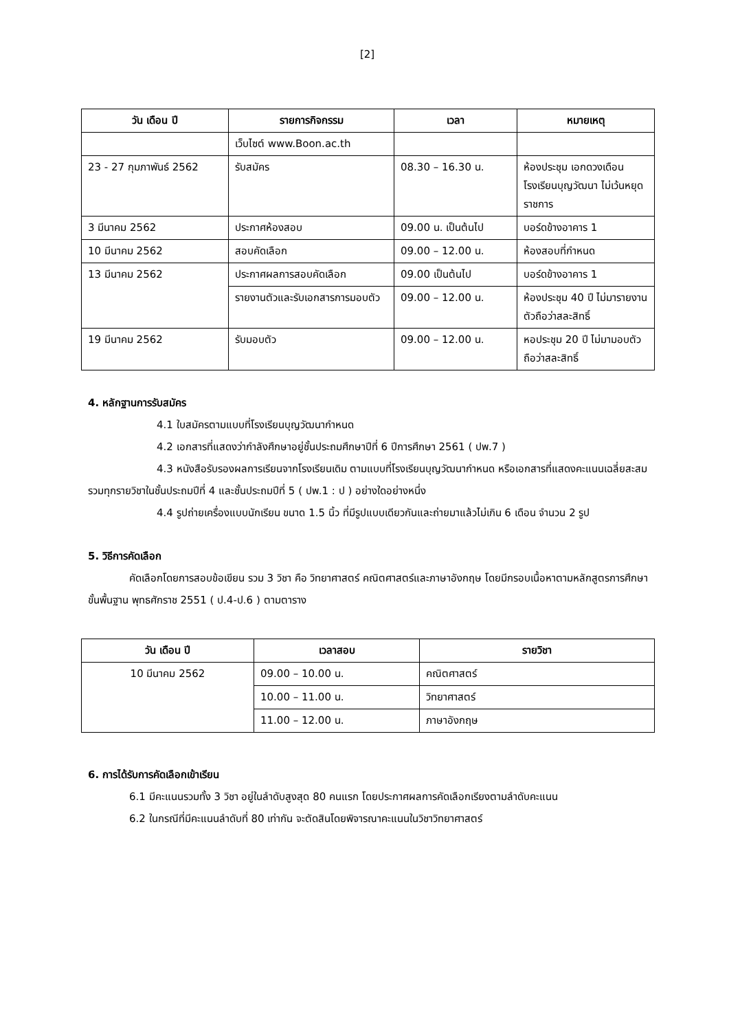[2]
| วัน เดือน ปี | รายการกิจกรรม | เวลา | หมายเหตุ |
| --- | --- | --- | --- |
| | เว็บไซต์ www.Boon.ac.th | | |
| 23 - 27 กุมภาพันธ์ 2562 | รับสมัคร | 08.30 – 16.30 น. | ห้องประชุม เอกดวงเดือน โรงเรียนบุญวัฒนา ไม่เว้นหยุดราชการ |
| 3 มีนาคม 2562 | ประกาศห้องสอบ | 09.00 น. เป็นต้นไป | บอร์ดข้างอาคาร 1 |
| 10 มีนาคม 2562 | สอบคัดเลือก | 09.00 – 12.00 น. | ห้องสอบที่กำหนด |
| 13 มีนาคม 2562 | ประกาศผลการสอบคัดเลือก | 09.00 เป็นต้นไป | บอร์ดข้างอาคาร 1 |
| | รายงานตัวและรับเอกสารการมอบตัว | 09.00 – 12.00 น. | ห้องประชุม 40 ปี ไม่มารายงานตัวถือว่าสละสิทธิ์ |
| 19 มีนาคม 2562 | รับมอบตัว | 09.00 – 12.00 น. | หอประชุม 20 ปี ไม่มามอบตัวถือว่าสละสิทธิ์ |
4. หลักฐานการรับสมัคร
4.1 ใบสมัครตามแบบที่โรงเรียนบุญวัฒนากำหนด
4.2 เอกสารที่แสดงว่ากำลังศึกษาอยู่ชั้นประถมศึกษาปีที่ 6 ปีการศึกษา 2561 ( ปพ.7 )
4.3 หนังสือรับรองผลการเรียนจากโรงเรียนเดิม ตามแบบที่โรงเรียนบุญวัฒนากำหนด หรือเอกสารที่แสดงคะแนนเฉลี่ยสะสมรวมทุกรายวิชาในชั้นประถมปีที่ 4 และชั้นประถมปีที่ 5 ( ปพ.1 : ป ) อย่างใดอย่างหนึ่ง
4.4 รูปถ่ายเครื่องแบบนักเรียน ขนาด 1.5 นิ้ว ที่มีรูปแบบเดียวกันและถ่ายมาแล้วไม่เกิน 6 เดือน จำนวน 2 รูป
5. วิธีการคัดเลือก
คัดเลือกโดยการสอบข้อเขียน รวม 3 วิชา คือ วิทยาศาสตร์ คณิตศาสตร์และภาษาอังกฤษ โดยมีกรอบเนื้อหาตามหลักสูตรการศึกษาขั้นพื้นฐาน พุทธศักราช 2551 ( ป.4-ป.6 ) ตามตาราง
| วัน เดือน ปี | เวลาสอบ | รายวิชา |
| --- | --- | --- |
| 10 มีนาคม 2562 | 09.00 – 10.00 น. | คณิตศาสตร์ |
| | 10.00 – 11.00 น. | วิทยาศาสตร์ |
| | 11.00 – 12.00 น. | ภาษาอังกฤษ |
6. การได้รับการคัดเลือกเข้าเรียน
6.1 มีคะแนนรวมทั้ง 3 วิชา อยู่ในลำดับสูงสุด 80 คนแรก โดยประกาศผลการคัดเลือกเรียงตามลำดับคะแนน
6.2 ในกรณีที่มีคะแนนลำดับที่ 80 เท่ากัน จะตัดสินโดยพิจารณาคะแนนในวิชาวิทยาศาสตร์